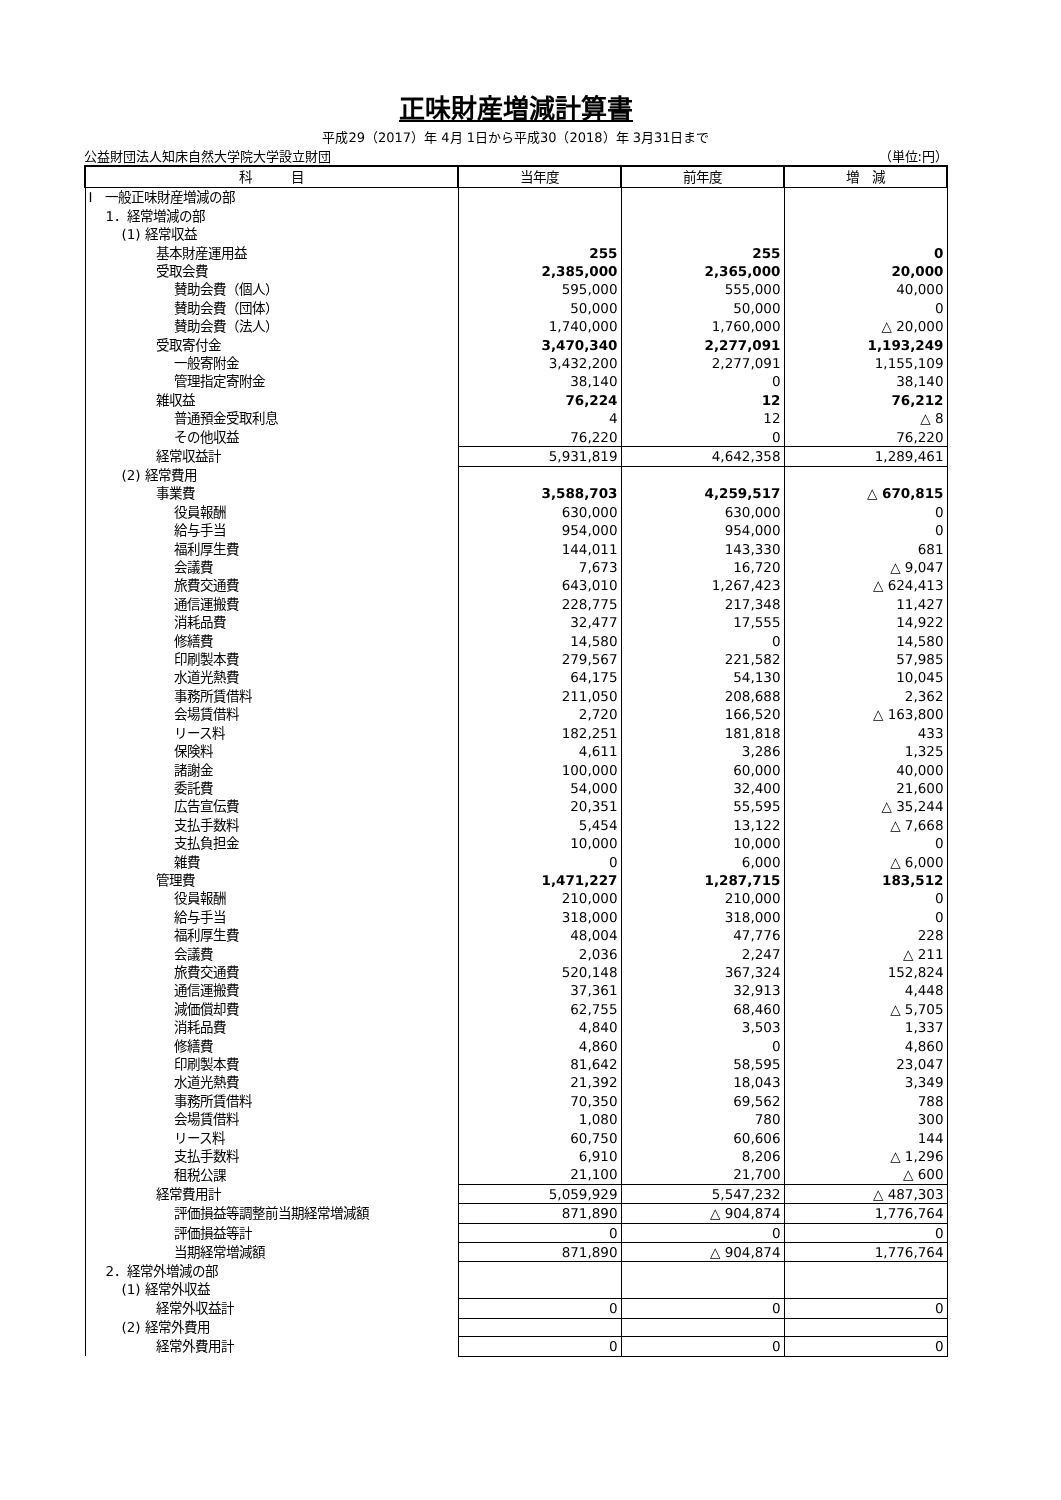正味財産増減計算書
平成29（2017）年 4月 1日から平成30（2018）年 3月31日まで
公益財団法人知床自然大学院大学設立財団 （単位:円）
| 科 目 | 当年度 | 前年度 | 増 減 |
| --- | --- | --- | --- |
| Ⅰ 一般正味財産増減の部 | | | |
| 1．経常増減の部 | | | |
| (1) 経常収益 | | | |
| 基本財産運用益 | 255 | 255 | 0 |
| 受取会費 | 2,385,000 | 2,365,000 | 20,000 |
| 賛助会費（個人） | 595,000 | 555,000 | 40,000 |
| 賛助会費（団体） | 50,000 | 50,000 | 0 |
| 賛助会費（法人） | 1,740,000 | 1,760,000 | △ 20,000 |
| 受取寄付金 | 3,470,340 | 2,277,091 | 1,193,249 |
| 一般寄附金 | 3,432,200 | 2,277,091 | 1,155,109 |
| 管理指定寄附金 | 38,140 | 0 | 38,140 |
| 雑収益 | 76,224 | 12 | 76,212 |
| 普通預金受取利息 | 4 | 12 | △ 8 |
| その他収益 | 76,220 | 0 | 76,220 |
| 経常収益計 | 5,931,819 | 4,642,358 | 1,289,461 |
| (2) 経常費用 | | | |
| 事業費 | 3,588,703 | 4,259,517 | △ 670,815 |
| 役員報酬 | 630,000 | 630,000 | 0 |
| 給与手当 | 954,000 | 954,000 | 0 |
| 福利厚生費 | 144,011 | 143,330 | 681 |
| 会議費 | 7,673 | 16,720 | △ 9,047 |
| 旅費交通費 | 643,010 | 1,267,423 | △ 624,413 |
| 通信運搬費 | 228,775 | 217,348 | 11,427 |
| 消耗品費 | 32,477 | 17,555 | 14,922 |
| 修繕費 | 14,580 | 0 | 14,580 |
| 印刷製本費 | 279,567 | 221,582 | 57,985 |
| 水道光熱費 | 64,175 | 54,130 | 10,045 |
| 事務所賃借料 | 211,050 | 208,688 | 2,362 |
| 会場賃借料 | 2,720 | 166,520 | △ 163,800 |
| リース料 | 182,251 | 181,818 | 433 |
| 保険料 | 4,611 | 3,286 | 1,325 |
| 諸謝金 | 100,000 | 60,000 | 40,000 |
| 委託費 | 54,000 | 32,400 | 21,600 |
| 広告宣伝費 | 20,351 | 55,595 | △ 35,244 |
| 支払手数料 | 5,454 | 13,122 | △ 7,668 |
| 支払負担金 | 10,000 | 10,000 | 0 |
| 雑費 | 0 | 6,000 | △ 6,000 |
| 管理費 | 1,471,227 | 1,287,715 | 183,512 |
| 役員報酬 | 210,000 | 210,000 | 0 |
| 給与手当 | 318,000 | 318,000 | 0 |
| 福利厚生費 | 48,004 | 47,776 | 228 |
| 会議費 | 2,036 | 2,247 | △ 211 |
| 旅費交通費 | 520,148 | 367,324 | 152,824 |
| 通信運搬費 | 37,361 | 32,913 | 4,448 |
| 減価償却費 | 62,755 | 68,460 | △ 5,705 |
| 消耗品費 | 4,840 | 3,503 | 1,337 |
| 修繕費 | 4,860 | 0 | 4,860 |
| 印刷製本費 | 81,642 | 58,595 | 23,047 |
| 水道光熱費 | 21,392 | 18,043 | 3,349 |
| 事務所賃借料 | 70,350 | 69,562 | 788 |
| 会場賃借料 | 1,080 | 780 | 300 |
| リース料 | 60,750 | 60,606 | 144 |
| 支払手数料 | 6,910 | 8,206 | △ 1,296 |
| 租税公課 | 21,100 | 21,700 | △ 600 |
| 経常費用計 | 5,059,929 | 5,547,232 | △ 487,303 |
| 評価損益等調整前当期経常増減額 | 871,890 | △ 904,874 | 1,776,764 |
| 評価損益等計 | 0 | 0 | 0 |
| 当期経常増減額 | 871,890 | △ 904,874 | 1,776,764 |
| 2．経常外増減の部 | | | |
| (1) 経常外収益 | | | |
| 経常外収益計 | 0 | 0 | 0 |
| (2) 経常外費用 | | | |
| 経常外費用計 | 0 | 0 | 0 |